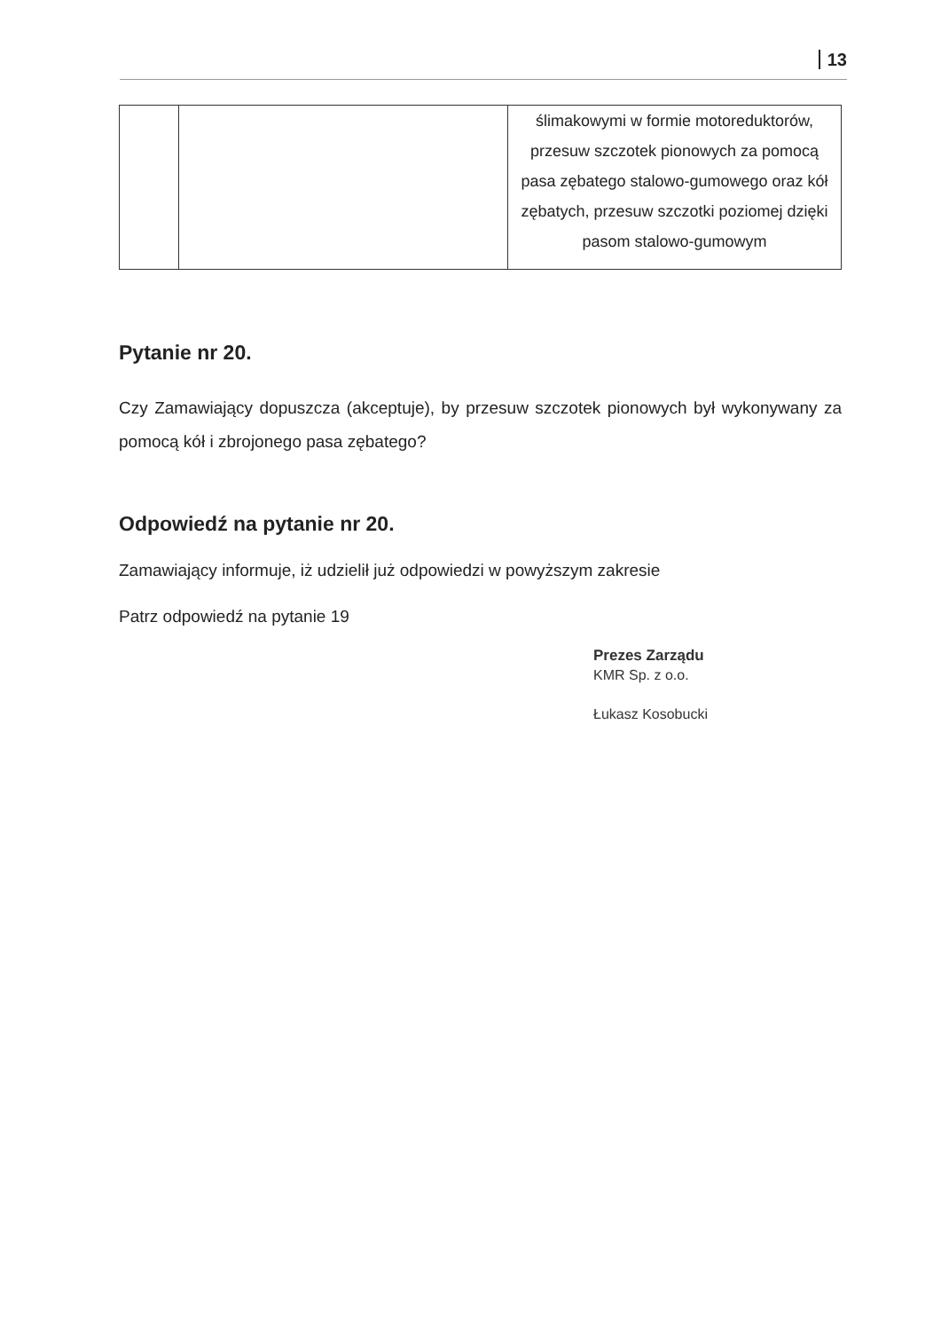13
| | | ślimakowymi w formie motoreduktorów, przesuw szczotek pionowych za pomocą pasa zębatego stalowo-gumowego oraz kół zębatych, przesuw szczotki poziomej dzięki pasom stalowo-gumowym |
Pytanie nr 20.
Czy Zamawiający dopuszcza (akceptuje), by przesuw szczotek pionowych był wykonywany za pomocą kół i zbrojonego pasa zębatego?
Odpowiedź na pytanie nr 20.
Zamawiający informuje, iż udzielił już odpowiedzi w powyższym zakresie
Patrz odpowiedź na pytanie 19
Prezes Zarządu
KMR Sp. z o.o.
Łukasz Kosobucki